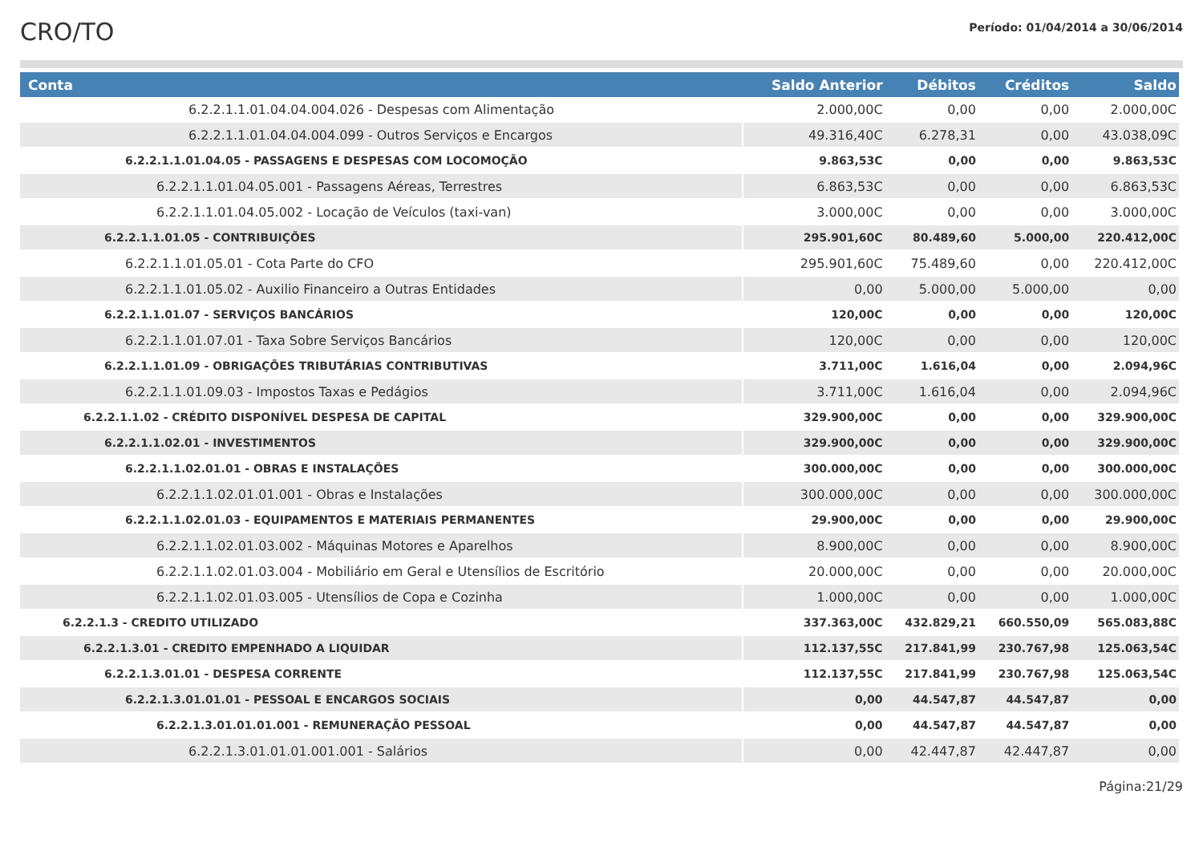CRO/TO
Período: 01/04/2014 a 30/06/2014
| Conta | Saldo Anterior | Débitos | Créditos | Saldo |
| --- | --- | --- | --- | --- |
| 6.2.2.1.1.01.04.04.004.026 - Despesas com Alimentação | 2.000,00C | 0,00 | 0,00 | 2.000,00C |
| 6.2.2.1.1.01.04.04.004.099 - Outros Serviços e Encargos | 49.316,40C | 6.278,31 | 0,00 | 43.038,09C |
| 6.2.2.1.1.01.04.05 - PASSAGENS E DESPESAS COM LOCOMOÇÃO | 9.863,53C | 0,00 | 0,00 | 9.863,53C |
| 6.2.2.1.1.01.04.05.001 - Passagens Aéreas, Terrestres | 6.863,53C | 0,00 | 0,00 | 6.863,53C |
| 6.2.2.1.1.01.04.05.002 - Locação de Veículos (taxi-van) | 3.000,00C | 0,00 | 0,00 | 3.000,00C |
| 6.2.2.1.1.01.05 - CONTRIBUIÇÕES | 295.901,60C | 80.489,60 | 5.000,00 | 220.412,00C |
| 6.2.2.1.1.01.05.01 - Cota Parte do CFO | 295.901,60C | 75.489,60 | 0,00 | 220.412,00C |
| 6.2.2.1.1.01.05.02 - Auxilio Financeiro a Outras Entidades | 0,00 | 5.000,00 | 5.000,00 | 0,00 |
| 6.2.2.1.1.01.07 - SERVIÇOS BANCÁRIOS | 120,00C | 0,00 | 0,00 | 120,00C |
| 6.2.2.1.1.01.07.01 - Taxa Sobre Serviços Bancários | 120,00C | 0,00 | 0,00 | 120,00C |
| 6.2.2.1.1.01.09 - OBRIGAÇÕES TRIBUTÁRIAS CONTRIBUTIVAS | 3.711,00C | 1.616,04 | 0,00 | 2.094,96C |
| 6.2.2.1.1.01.09.03 - Impostos Taxas e Pedágios | 3.711,00C | 1.616,04 | 0,00 | 2.094,96C |
| 6.2.2.1.1.02 - CRÉDITO DISPONÍVEL DESPESA DE CAPITAL | 329.900,00C | 0,00 | 0,00 | 329.900,00C |
| 6.2.2.1.1.02.01 - INVESTIMENTOS | 329.900,00C | 0,00 | 0,00 | 329.900,00C |
| 6.2.2.1.1.02.01.01 - OBRAS E INSTALAÇÕES | 300.000,00C | 0,00 | 0,00 | 300.000,00C |
| 6.2.2.1.1.02.01.01.001 - Obras e Instalações | 300.000,00C | 0,00 | 0,00 | 300.000,00C |
| 6.2.2.1.1.02.01.03 - EQUIPAMENTOS E MATERIAIS PERMANENTES | 29.900,00C | 0,00 | 0,00 | 29.900,00C |
| 6.2.2.1.1.02.01.03.002 - Máquinas Motores e Aparelhos | 8.900,00C | 0,00 | 0,00 | 8.900,00C |
| 6.2.2.1.1.02.01.03.004 - Mobiliário em Geral e Utensílios de Escritório | 20.000,00C | 0,00 | 0,00 | 20.000,00C |
| 6.2.2.1.1.02.01.03.005 - Utensílios de Copa e Cozinha | 1.000,00C | 0,00 | 0,00 | 1.000,00C |
| 6.2.2.1.3 - CREDITO UTILIZADO | 337.363,00C | 432.829,21 | 660.550,09 | 565.083,88C |
| 6.2.2.1.3.01 - CREDITO EMPENHADO A LIQUIDAR | 112.137,55C | 217.841,99 | 230.767,98 | 125.063,54C |
| 6.2.2.1.3.01.01 - DESPESA CORRENTE | 112.137,55C | 217.841,99 | 230.767,98 | 125.063,54C |
| 6.2.2.1.3.01.01.01 - PESSOAL E ENCARGOS SOCIAIS | 0,00 | 44.547,87 | 44.547,87 | 0,00 |
| 6.2.2.1.3.01.01.01.001 - REMUNERAÇÃO PESSOAL | 0,00 | 44.547,87 | 44.547,87 | 0,00 |
| 6.2.2.1.3.01.01.01.001.001 - Salários | 0,00 | 42.447,87 | 42.447,87 | 0,00 |
Página:21/29